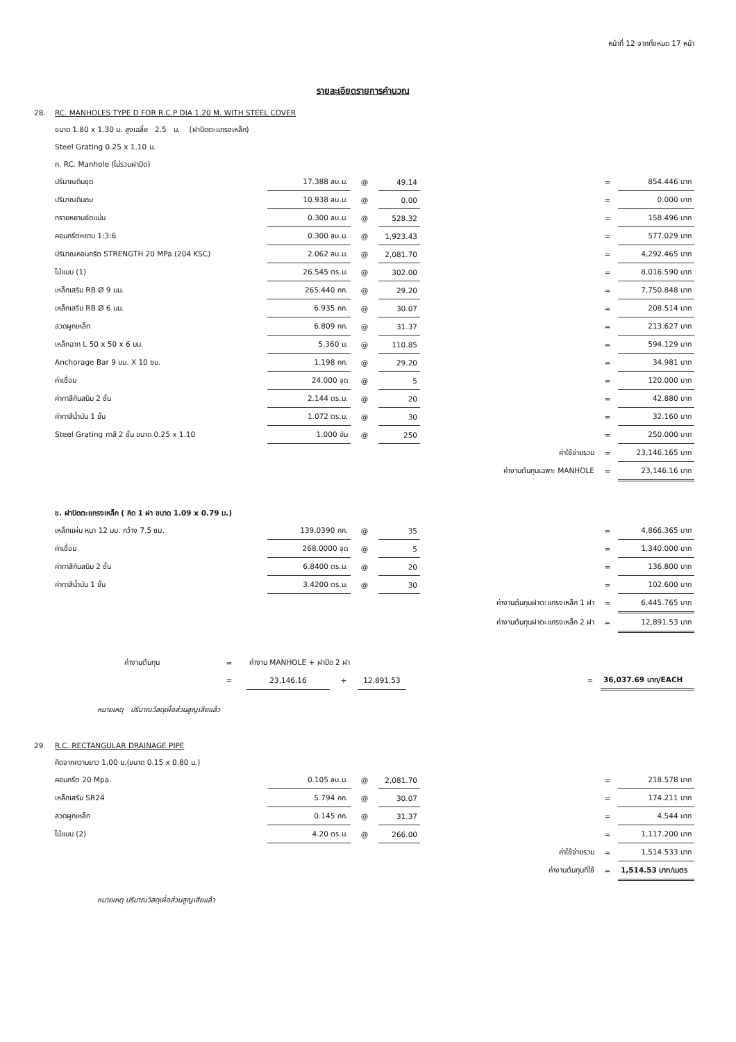หน้าที่ 12 จากทั้งหมด 17 หน้า
รายละเอียดรายการคำนวณ
| 28. | RC. MANHOLES TYPE D FOR R.C.P DIA 1.20 M. WITH STEEL COVER | | | | | | | |
| | ขนาด 1.80 x 1.30 ม. สูงเฉลี่ย 2.5 ม. (ฝาปิดตะแกรงเหล็ก) | | | | | | | |
| | Steel Grating 0.25 x 1.10 ม. | | | | | | | |
| | ก. RC. Manhole (ไม่รวมฝาปิด) | | | | | | | |
| | ปริมาณดินขุด | 17.388 ลบ.ม. | @ | 49.14 | | | = | 854.446 บาท |
| | ปริมาณดินถม | 10.938 ลบ.ม. | @ | 0.00 | | | = | 0.000 บาท |
| | ทรายหยาบอัดแน่น | 0.300 ลบ.ม. | @ | 528.32 | | | = | 158.496 บาท |
| | คอนกรีตหยาบ 1:3:6 | 0.300 ลบ.ม. | @ | 1,923.43 | | | = | 577.029 บาท |
| | ปริมาณคอนกรีต STRENGTH 20 MPa.(204 KSC) | 2.062 ลบ.ม. | @ | 2,081.70 | | | = | 4,292.465 บาท |
| | ไม้แบบ (1) | 26.545 ตร.ม. | @ | 302.00 | | | = | 8,016.590 บาท |
| | เหล็กเสริม RB Ø 9 มม. | 265.440 กก. | @ | 29.20 | | | = | 7,750.848 บาท |
| | เหล็กเสริม RB Ø 6 มม. | 6.935 กก. | @ | 30.07 | | | = | 208.514 บาท |
| | ลวดผูกเหล็ก | 6.809 กก. | @ | 31.37 | | | = | 213.627 บาท |
| | เหล็กฉาก L 50 x 50 x 6 มม. | 5.360 ม. | @ | 110.85 | | | = | 594.129 บาท |
| | Anchorage Bar 9 มม. X 10 ซม. | 1.198 กก. | @ | 29.20 | | | = | 34.981 บาท |
| | ค่าเชื่อม | 24.000 จุด | @ | 5 | | | = | 120.000 บาท |
| | ค่าทาสีกันสนิม 2 ชั้น | 2.144 ตร.ม. | @ | 20 | | | = | 42.880 บาท |
| | ค่าทาสีน้ำมัน 1 ชั้น | 1.072 ตร.ม. | @ | 30 | | | = | 32.160 บาท |
| | Steel Grating ทาสี 2 ชั้น ขนาด 0.25 x 1.10 | 1.000 อัน | @ | 250 | | | = | 250.000 บาท |
| | | | | | ค่าใช้จ่ายรวม | | = | 23,146.165 บาท |
| | | | | | ค่างานต้นทุนเฉพาะ MANHOLE | | = | 23,146.16 บาท |
| | ข. ฝาปิดตะแกรงเหล็ก ( คิด 1 ฝา ขนาด 1.09 x 0.79 ม.) | | | | | | | |
| | เหล็กแผ่น หนา 12 มม. กว้าง 7.5 ซม. | 139.0390 กก. | @ | 35 | | | = | 4,866.365 บาท |
| | ค่าเชื่อม | 268.0000 จุด | @ | 5 | | | = | 1,340.000 บาท |
| | ค่าทาสีกันสนิม 2 ชั้น | 6.8400 ตร.ม. | @ | 20 | | | = | 136.800 บาท |
| | ค่าทาสีน้ำมัน 1 ชั้น | 3.4200 ตร.ม. | @ | 30 | | | = | 102.600 บาท |
| | | | | | ค่างานต้นทุนฝาตะแกรงเหล็ก 1 ฝา | | = | 6,445.765 บาท |
| | | | | | ค่างานต้นทุนฝาตะแกรงเหล็ก 2 ฝา | | = | 12,891.53 บาท |
| | ค่างานต้นทุน | = | ค่างาน MANHOLE + ฝาปิด 2 ฝา | | | | | |
| | | = | 23,146.16 | + | 12,891.53 | | = | 36,037.69 บาท/EACH |
หมายเหตุ ปริมาณวัสดุเผื่อส่วนสูญเสียแล้ว
| 29. | R.C. RECTANGULAR DRAINAGE PIPE | | | | | | | |
| | คิดจากความยาว 1.00 ม.(ขนาด 0.15 x 0.80 ม.) | | | | | | | |
| | คอนกรีต 20 Mpa. | 0.105 ลบ.ม. | @ | 2,081.70 | | | = | 218.578 บาท |
| | เหล็กเสริม SR24 | 5.794 กก. | @ | 30.07 | | | = | 174.211 บาท |
| | ลวดผูกเหล็ก | 0.145 กก. | @ | 31.37 | | | = | 4.544 บาท |
| | ไม้แบบ (2) | 4.20 ตร.ม. | @ | 266.00 | | | = | 1,117.200 บาท |
| | | | | | ค่าใช้จ่ายรวม | | = | 1,514.533 บาท |
| | | | | | ค่างานต้นทุนที่ใช้ | | = | 1,514.53 บาท/เมตร |
หมายเหตุ ปริมาณวัสดุเผื่อส่วนสูญเสียแล้ว